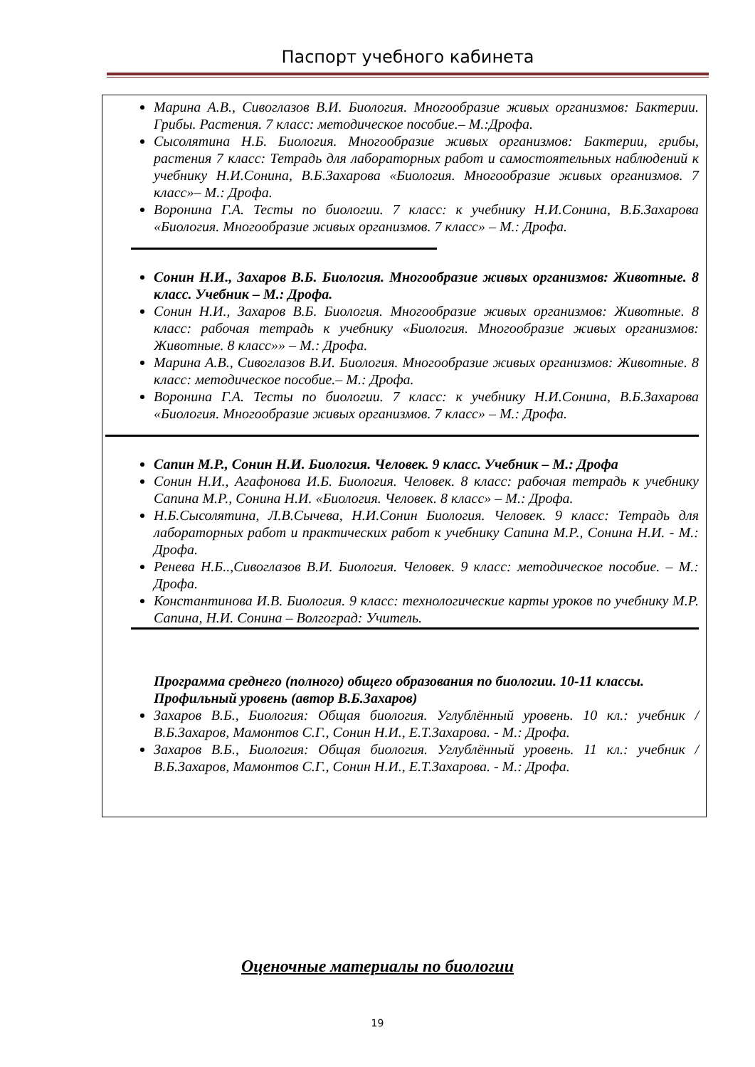Паспорт учебного кабинета
Марина А.В., Сивоглазов В.И. Биология. Многообразие живых организмов: Бактерии. Грибы. Растения. 7 класс: методическое пособие.– М.:Дрофа.
Сысолятина Н.Б. Биология. Многообразие живых организмов: Бактерии, грибы, растения 7 класс: Тетрадь для лабораторных работ и самостоятельных наблюдений к учебнику Н.И.Сонина, В.Б.Захарова «Биология. Многообразие живых организмов. 7 класс»– М.: Дрофа.
Воронина Г.А. Тесты по биологии. 7 класс: к учебнику Н.И.Сонина, В.Б.Захарова «Биология. Многообразие живых организмов. 7 класс» – М.: Дрофа.
Сонин Н.И., Захаров В.Б. Биология. Многообразие живых организмов: Животные. 8 класс. Учебник – М.: Дрофа.
Сонин Н.И., Захаров В.Б. Биология. Многообразие живых организмов: Животные. 8 класс: рабочая тетрадь к учебнику «Биология. Многообразие живых организмов: Животные. 8 класс»» – М.: Дрофа.
Марина А.В., Сивоглазов В.И. Биология. Многообразие живых организмов: Животные. 8 класс: методическое пособие.– М.: Дрофа.
Воронина Г.А. Тесты по биологии. 7 класс: к учебнику Н.И.Сонина, В.Б.Захарова «Биология. Многообразие живых организмов. 7 класс» – М.: Дрофа.
Сапин М.Р., Сонин Н.И. Биология. Человек. 9 класс. Учебник – М.: Дрофа
Сонин Н.И., Агафонова И.Б. Биология. Человек. 8 класс: рабочая тетрадь к учебнику Сапина М.Р., Сонина Н.И. «Биология. Человек. 8 класс» – М.: Дрофа.
Н.Б.Сысолятина, Л.В.Сычева, Н.И.Сонин Биология. Человек. 9 класс: Тетрадь для лабораторных работ и практических работ к учебнику Сапина М.Р., Сонина Н.И. - М.: Дрофа.
Ренева Н.Б..,Сивоглазов В.И. Биология. Человек. 9 класс: методическое пособие. – М.: Дрофа.
Константинова И.В. Биология. 9 класс: технологические карты уроков по учебнику М.Р. Сапина, Н.И. Сонина – Волгоград: Учитель.
Программа среднего (полного) общего образования по биологии. 10-11 классы. Профильный уровень (автор В.Б.Захаров)
Захаров В.Б., Биология: Общая биология. Углублённый уровень. 10 кл.: учебник / В.Б.Захаров, Мамонтов С.Г., Сонин Н.И., Е.Т.Захарова. - М.: Дрофа.
Захаров В.Б., Биология: Общая биология. Углублённый уровень. 11 кл.: учебник / В.Б.Захаров, Мамонтов С.Г., Сонин Н.И., Е.Т.Захарова. - М.: Дрофа.
Оценочные материалы по биологии
19